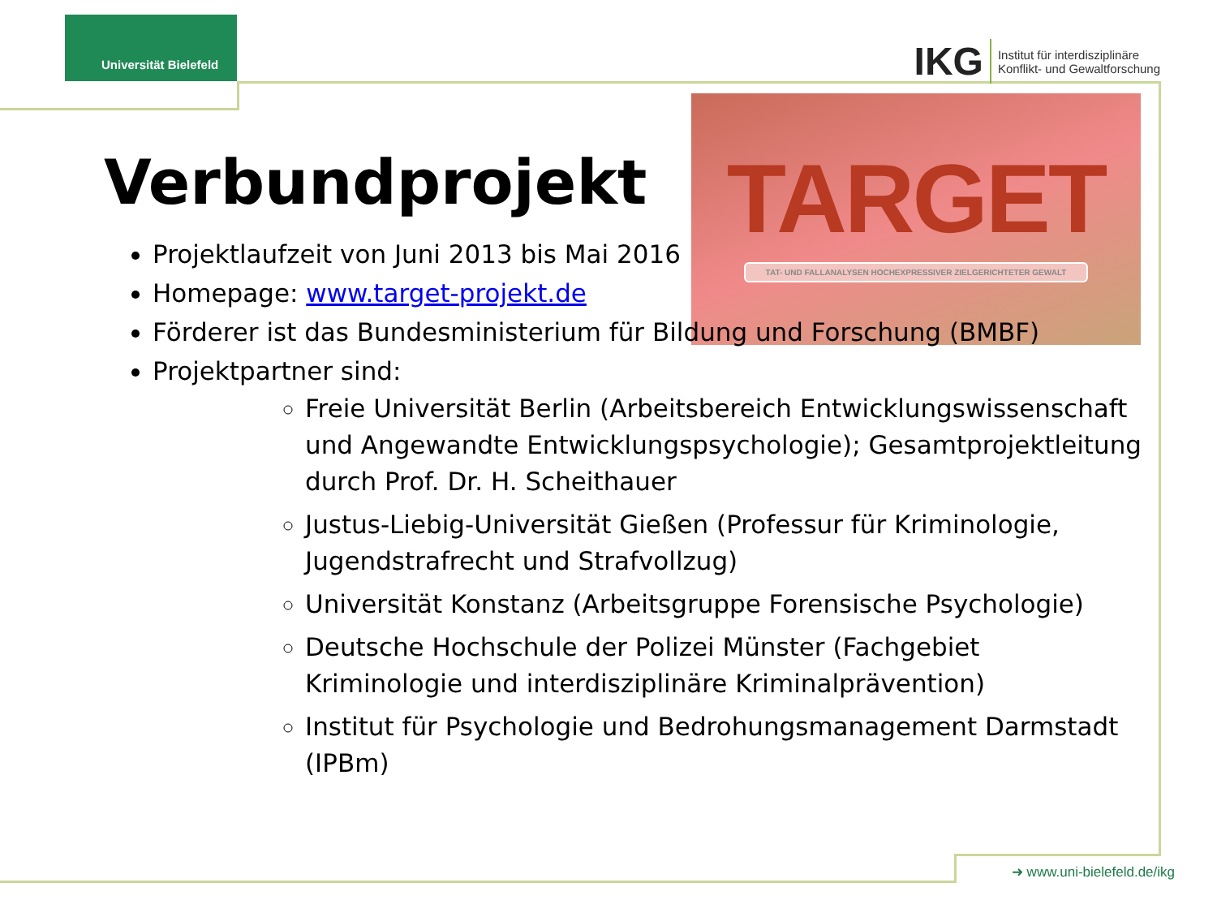Universität Bielefeld
IKG
Institut für interdisziplinäre
Konflikt- und Gewaltforschung
TARGET
TAT- UND FALLANALYSEN HOCHEXPRESSIVER ZIELGERICHTETER GEWALT
Verbundprojekt
Projektlaufzeit von Juni 2013 bis Mai 2016
Homepage: www.target-projekt.de
Förderer ist das Bundesministerium für Bildung und Forschung (BMBF)
Projektpartner sind:
Freie Universität Berlin (Arbeitsbereich Entwicklungswissenschaft und Angewandte Entwicklungspsychologie); Gesamtprojektleitung durch Prof. Dr. H. Scheithauer
Justus-Liebig-Universität Gießen (Professur für Kriminologie, Jugendstrafrecht und Strafvollzug)
Universität Konstanz (Arbeitsgruppe Forensische Psychologie)
Deutsche Hochschule der Polizei Münster (Fachgebiet Kriminologie und interdisziplinäre Kriminalprävention)
Institut für Psychologie und Bedrohungsmanagement Darmstadt (IPBm)
➜ www.uni-bielefeld.de/ikg